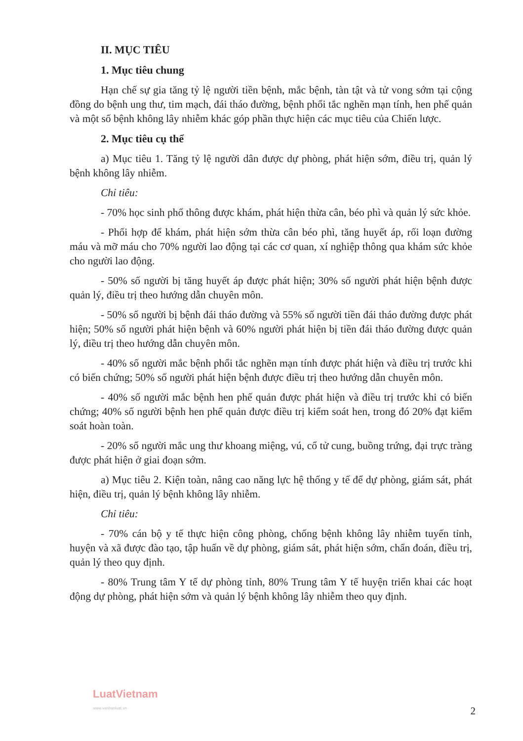II. MỤC TIÊU
1. Mục tiêu chung
Hạn chế sự gia tăng tỷ lệ người tiền bệnh, mắc bệnh, tàn tật và tử vong sớm tại cộng đồng do bệnh ung thư, tim mạch, đái tháo đường, bệnh phổi tắc nghẽn mạn tính, hen phế quản và một số bệnh không lây nhiễm khác góp phần thực hiện các mục tiêu của Chiến lược.
2. Mục tiêu cụ thể
a) Mục tiêu 1. Tăng tỷ lệ người dân được dự phòng, phát hiện sớm, điều trị, quản lý bệnh không lây nhiễm.
Chỉ tiêu:
- 70% học sinh phổ thông được khám, phát hiện thừa cân, béo phì và quản lý sức khỏe.
- Phối hợp để khám, phát hiện sớm thừa cân béo phì, tăng huyết áp, rối loạn đường máu và mỡ máu cho 70% người lao động tại các cơ quan, xí nghiệp thông qua khám sức khỏe cho người lao động.
- 50% số người bị tăng huyết áp được phát hiện; 30% số người phát hiện bệnh được quản lý, điều trị theo hướng dẫn chuyên môn.
- 50% số người bị bệnh đái tháo đường và 55% số người tiền đái tháo đường được phát hiện; 50% số người phát hiện bệnh và 60% người phát hiện bị tiền đái tháo đường được quản lý, điều trị theo hướng dẫn chuyên môn.
- 40% số người mắc bệnh phổi tắc nghẽn mạn tính được phát hiện và điều trị trước khi có biến chứng; 50% số người phát hiện bệnh được điều trị theo hướng dẫn chuyên môn.
- 40% số người mắc bệnh hen phế quản được phát hiện và điều trị trước khi có biến chứng; 40% số người bệnh hen phế quản được điều trị kiểm soát hen, trong đó 20% đạt kiểm soát hoàn toàn.
- 20% số người mắc ung thư khoang miệng, vú, cổ tử cung, buồng trứng, đại trực tràng được phát hiện ở giai đoạn sớm.
a) Mục tiêu 2. Kiện toàn, nâng cao năng lực hệ thống y tế để dự phòng, giám sát, phát hiện, điều trị, quản lý bệnh không lây nhiễm.
Chỉ tiêu:
- 70% cán bộ y tế thực hiện công phòng, chống bệnh không lây nhiễm tuyến tỉnh, huyện và xã được đào tạo, tập huấn về dự phòng, giám sát, phát hiện sớm, chẩn đoán, điều trị, quản lý theo quy định.
- 80% Trung tâm Y tế dự phòng tỉnh, 80% Trung tâm Y tế huyện triển khai các hoạt động dự phòng, phát hiện sớm và quản lý bệnh không lây nhiễm theo quy định.
LuatVietnam
www.vanbanluat.vn
2